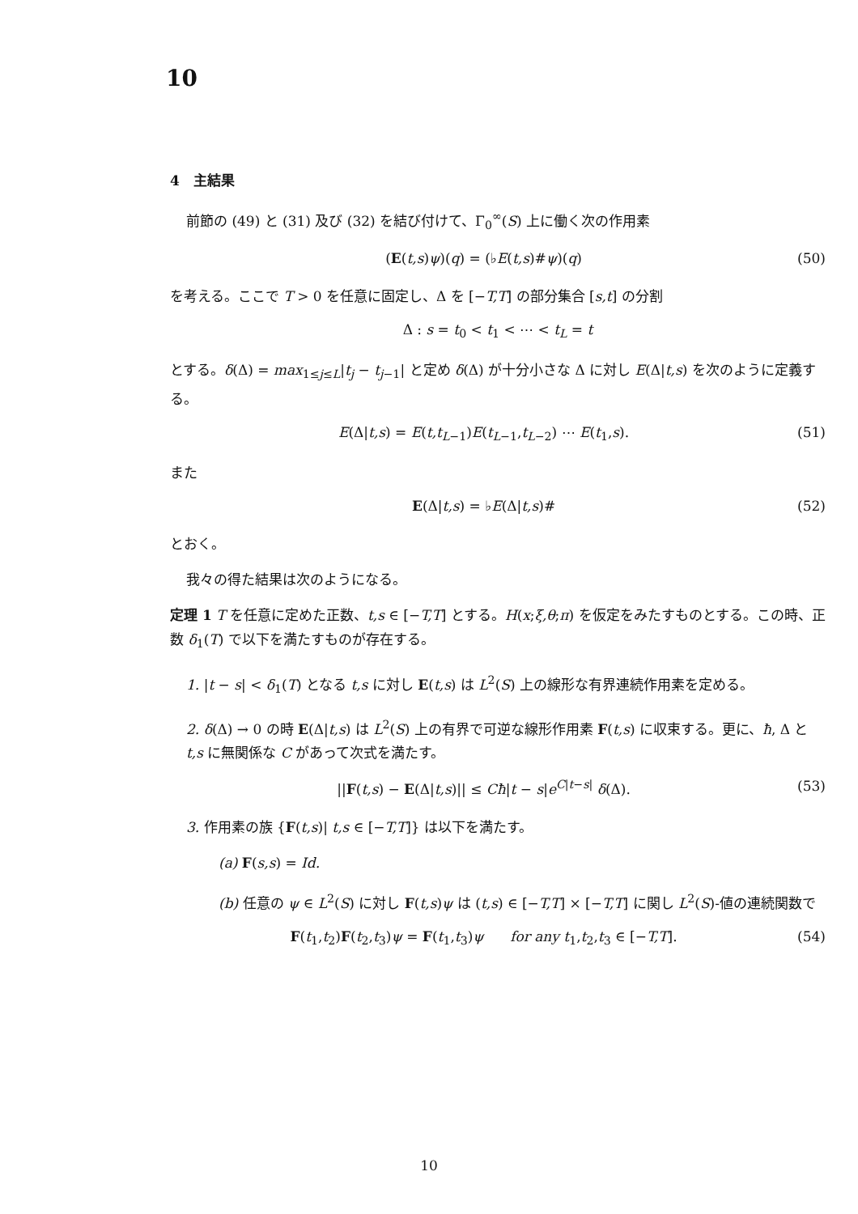10
4　主結果
前節の (49) と (31) 及び (32) を結び付けて、Γ<sub>0</sub><sup>∞</sup>(S) 上に働く次の作用素
(E(t,s)ψ)(q) = (♭E(t,s)#ψ)(q) (50)
を考える。ここで T > 0 を任意に固定し、Δ を [−T,T] の部分集合 [s,t] の分割
Δ : s = t<sub>0</sub> < t<sub>1</sub> < ⋯ < t<sub>L</sub> = t
とする。δ(Δ) = max<sub>1≤j≤L</sub>|t<sub>j</sub> − t<sub>j−1</sub>| と定め δ(Δ) が十分小さな Δ に対し E(Δ|t,s) を次のように定義する。
E(Δ|t,s) = E(t,t<sub>L−1</sub>)E(t<sub>L−1</sub>,t<sub>L−2</sub>) ⋯ E(t<sub>1</sub>,s). (51)
また
E(Δ|t,s) = ♭E(Δ|t,s)# (52)
とおく。
我々の得た結果は次のようになる。
定理 1 T を任意に定めた正数、t,s ∈ [−T,T] とする。H(x;ξ,θ;π) を仮定をみたすものとする。この時、正数 δ<sub>1</sub>(T) で以下を満たすものが存在する。
1. |t − s| < δ<sub>1</sub>(T) となる t,s に対し E(t,s) は L<sup>2</sup>(S) 上の線形な有界連続作用素を定める。
2. δ(Δ) → 0 の時 E(Δ|t,s) は L<sup>2</sup>(S) 上の有界で可逆な線形作用素 F(t,s) に収束する。更に、ħ, Δ と t,s に無関係な C があって次式を満たす。
||F(t,s) − E(Δ|t,s)|| ≤ Cħ|t − s|e<sup>C|t−s|</sup> δ(Δ). (53)
3. 作用素の族 {F(t,s)| t,s ∈ [−T,T]} は以下を満たす。
(a) F(s,s) = Id.
(b) 任意の ψ ∈ L<sup>2</sup>(S) に対し F(t,s)ψ は (t,s) ∈ [−T,T] × [−T,T] に関し L<sup>2</sup>(S)-値の連続関数で
F(t<sub>1</sub>,t<sub>2</sub>)F(t<sub>2</sub>,t<sub>3</sub>)ψ = F(t<sub>1</sub>,t<sub>3</sub>)ψ for any t<sub>1</sub>,t<sub>2</sub>,t<sub>3</sub> ∈ [−T,T]. (54)
10